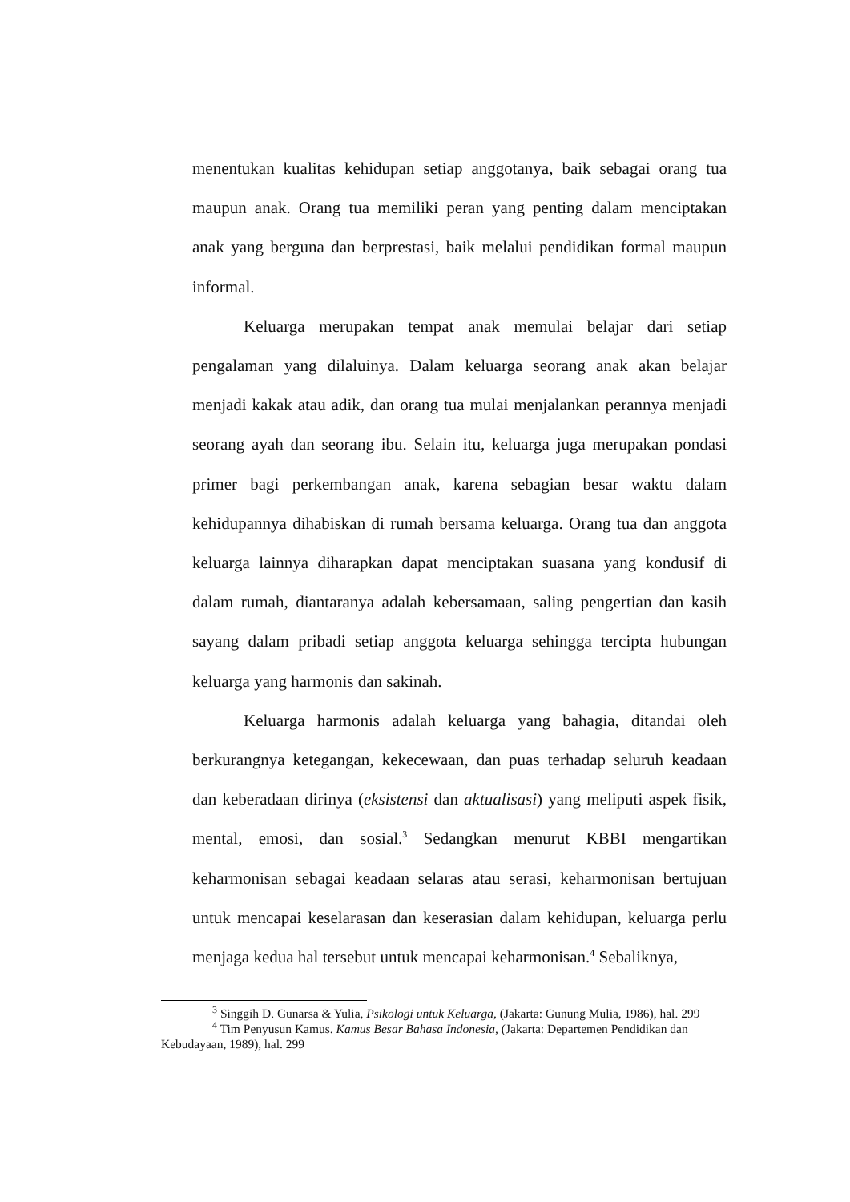menentukan kualitas kehidupan setiap anggotanya, baik sebagai orang tua maupun anak. Orang tua memiliki peran yang penting dalam menciptakan anak yang berguna dan berprestasi, baik melalui pendidikan formal maupun informal.
Keluarga merupakan tempat anak memulai belajar dari setiap pengalaman yang dilaluinya. Dalam keluarga seorang anak akan belajar menjadi kakak atau adik, dan orang tua mulai menjalankan perannya menjadi seorang ayah dan seorang ibu. Selain itu, keluarga juga merupakan pondasi primer bagi perkembangan anak, karena sebagian besar waktu dalam kehidupannya dihabiskan di rumah bersama keluarga. Orang tua dan anggota keluarga lainnya diharapkan dapat menciptakan suasana yang kondusif di dalam rumah, diantaranya adalah kebersamaan, saling pengertian dan kasih sayang dalam pribadi setiap anggota keluarga sehingga tercipta hubungan keluarga yang harmonis dan sakinah.
Keluarga harmonis adalah keluarga yang bahagia, ditandai oleh berkurangnya ketegangan, kekecewaan, dan puas terhadap seluruh keadaan dan keberadaan dirinya (eksistensi dan aktualisasi) yang meliputi aspek fisik, mental, emosi, dan sosial.<sup>3</sup> Sedangkan menurut KBBI mengartikan keharmonisan sebagai keadaan selaras atau serasi, keharmonisan bertujuan untuk mencapai keselarasan dan keserasian dalam kehidupan, keluarga perlu menjaga kedua hal tersebut untuk mencapai keharmonisan.<sup>4</sup> Sebaliknya,
<sup>3</sup> Singgih D. Gunarsa & Yulia, Psikologi untuk Keluarga, (Jakarta: Gunung Mulia, 1986), hal. 299
<sup>4</sup> Tim Penyusun Kamus. Kamus Besar Bahasa Indonesia, (Jakarta: Departemen Pendidikan dan Kebudayaan, 1989), hal. 299